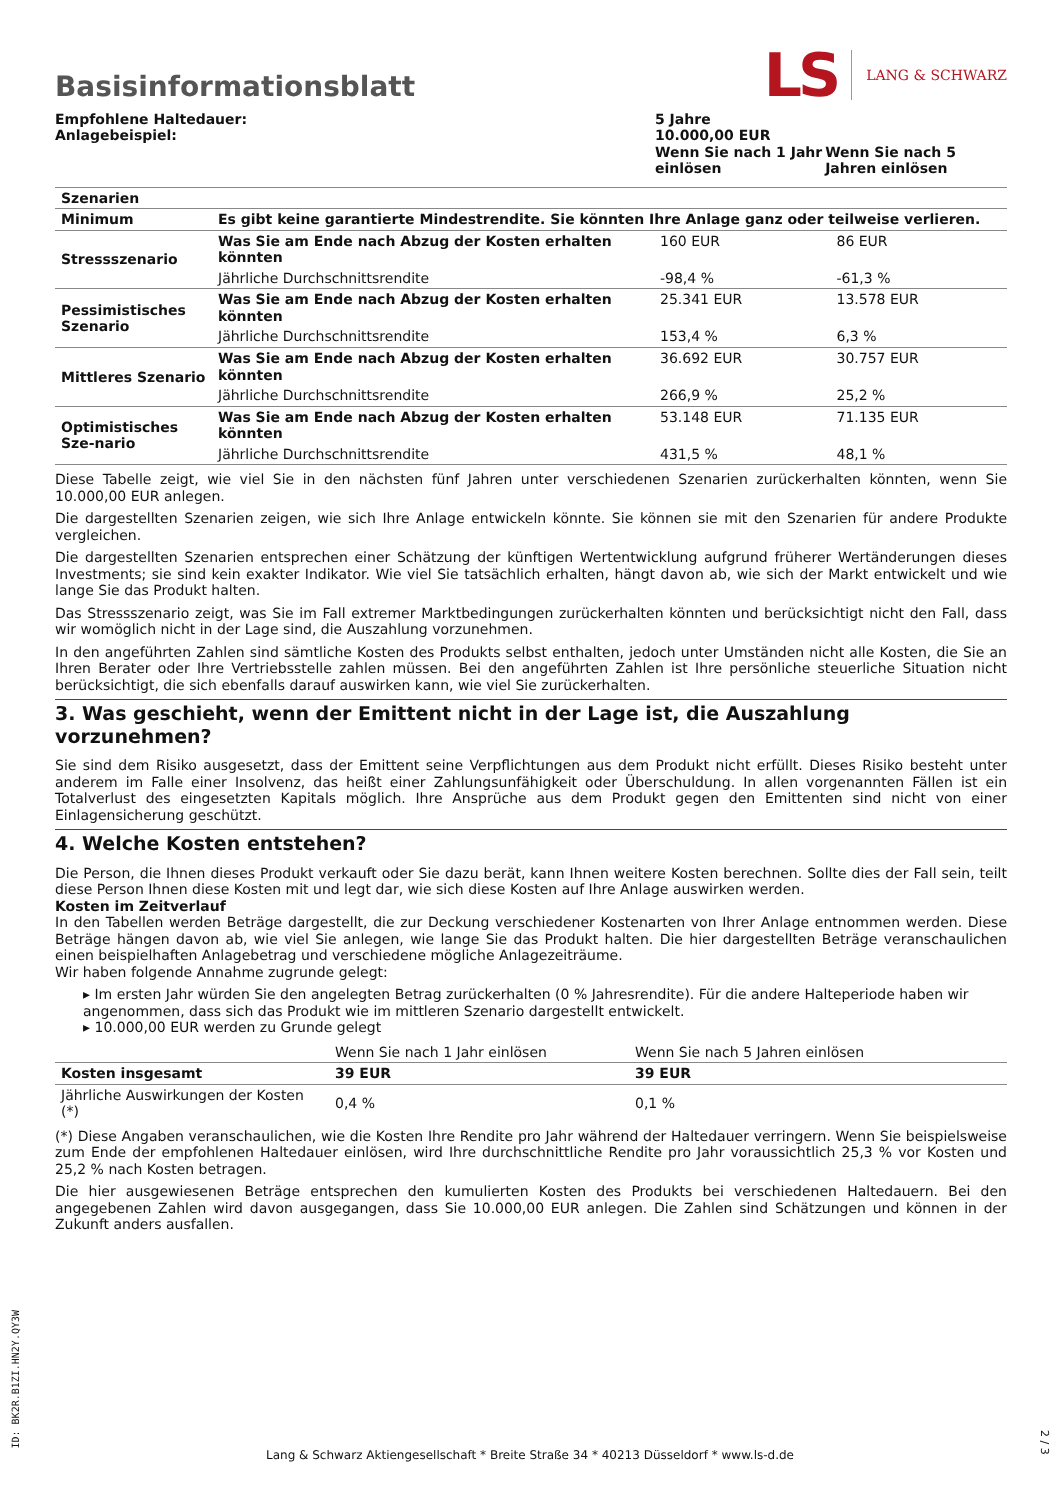Basisinformationsblatt
LS LANG & SCHWARZ
| Empfohlene Haltedauer: Anlagebeispiel: | 5 Jahre 10.000,00 EUR | |
| | Wenn Sie nach 1 Jahr einlösen | Wenn Sie nach 5 Jahren einlösen |
| Szenarien | | | |
| Minimum | Es gibt keine garantierte Mindestrendite. Sie könnten Ihre Anlage ganz oder teilweise verlieren. | | |
| Stressszenario | Was Sie am Ende nach Abzug der Kosten erhalten könnten | 160 EUR | 86 EUR |
| | Jährliche Durchschnittsrendite | -98,4 % | -61,3 % |
| Pessimistisches Szenario | Was Sie am Ende nach Abzug der Kosten erhalten könnten | 25.341 EUR | 13.578 EUR |
| | Jährliche Durchschnittsrendite | 153,4 % | 6,3 % |
| Mittleres Szenario | Was Sie am Ende nach Abzug der Kosten erhalten könnten | 36.692 EUR | 30.757 EUR |
| | Jährliche Durchschnittsrendite | 266,9 % | 25,2 % |
| Optimistisches Sze-nario | Was Sie am Ende nach Abzug der Kosten erhalten könnten | 53.148 EUR | 71.135 EUR |
| | Jährliche Durchschnittsrendite | 431,5 % | 48,1 % |
Diese Tabelle zeigt, wie viel Sie in den nächsten fünf Jahren unter verschiedenen Szenarien zurückerhalten könnten, wenn Sie 10.000,00 EUR anlegen.
Die dargestellten Szenarien zeigen, wie sich Ihre Anlage entwickeln könnte. Sie können sie mit den Szenarien für andere Produkte vergleichen.
Die dargestellten Szenarien entsprechen einer Schätzung der künftigen Wertentwicklung aufgrund früherer Wertänderungen dieses Investments; sie sind kein exakter Indikator. Wie viel Sie tatsächlich erhalten, hängt davon ab, wie sich der Markt entwickelt und wie lange Sie das Produkt halten.
Das Stressszenario zeigt, was Sie im Fall extremer Marktbedingungen zurückerhalten könnten und berücksichtigt nicht den Fall, dass wir womöglich nicht in der Lage sind, die Auszahlung vorzunehmen.
In den angeführten Zahlen sind sämtliche Kosten des Produkts selbst enthalten, jedoch unter Umständen nicht alle Kosten, die Sie an Ihren Berater oder Ihre Vertriebsstelle zahlen müssen. Bei den angeführten Zahlen ist Ihre persönliche steuerliche Situation nicht berücksichtigt, die sich ebenfalls darauf auswirken kann, wie viel Sie zurückerhalten.
3. Was geschieht, wenn der Emittent nicht in der Lage ist, die Auszahlung vorzunehmen?
Sie sind dem Risiko ausgesetzt, dass der Emittent seine Verpflichtungen aus dem Produkt nicht erfüllt. Dieses Risiko besteht unter anderem im Falle einer Insolvenz, das heißt einer Zahlungsunfähigkeit oder Überschuldung. In allen vorgenannten Fällen ist ein Totalverlust des eingesetzten Kapitals möglich. Ihre Ansprüche aus dem Produkt gegen den Emittenten sind nicht von einer Einlagensicherung geschützt.
4. Welche Kosten entstehen?
Die Person, die Ihnen dieses Produkt verkauft oder Sie dazu berät, kann Ihnen weitere Kosten berechnen. Sollte dies der Fall sein, teilt diese Person Ihnen diese Kosten mit und legt dar, wie sich diese Kosten auf Ihre Anlage auswirken werden.
Kosten im Zeitverlauf
In den Tabellen werden Beträge dargestellt, die zur Deckung verschiedener Kostenarten von Ihrer Anlage entnommen werden. Diese Beträge hängen davon ab, wie viel Sie anlegen, wie lange Sie das Produkt halten. Die hier dargestellten Beträge veranschaulichen einen beispielhaften Anlagebetrag und verschiedene mögliche Anlagezeiträume.
Wir haben folgende Annahme zugrunde gelegt:
▸ Im ersten Jahr würden Sie den angelegten Betrag zurückerhalten (0 % Jahresrendite). Für die andere Halteperiode haben wir angenommen, dass sich das Produkt wie im mittleren Szenario dargestellt entwickelt.
▸ 10.000,00 EUR werden zu Grunde gelegt
| | Wenn Sie nach 1 Jahr einlösen | Wenn Sie nach 5 Jahren einlösen |
| Kosten insgesamt | 39 EUR | 39 EUR |
| Jährliche Auswirkungen der Kosten (*) | 0,4 % | 0,1 % |
(*) Diese Angaben veranschaulichen, wie die Kosten Ihre Rendite pro Jahr während der Haltedauer verringern. Wenn Sie beispielsweise zum Ende der empfohlenen Haltedauer einlösen, wird Ihre durchschnittliche Rendite pro Jahr voraussichtlich 25,3 % vor Kosten und 25,2 % nach Kosten betragen.
Die hier ausgewiesenen Beträge entsprechen den kumulierten Kosten des Produkts bei verschiedenen Haltedauern. Bei den angegebenen Zahlen wird davon ausgegangen, dass Sie 10.000,00 EUR anlegen. Die Zahlen sind Schätzungen und können in der Zukunft anders ausfallen.
ID: BK2R.B1ZI.HN2Y.QY3W
Lang & Schwarz Aktiengesellschaft * Breite Straße 34 * 40213 Düsseldorf * www.ls-d.de
2 / 3